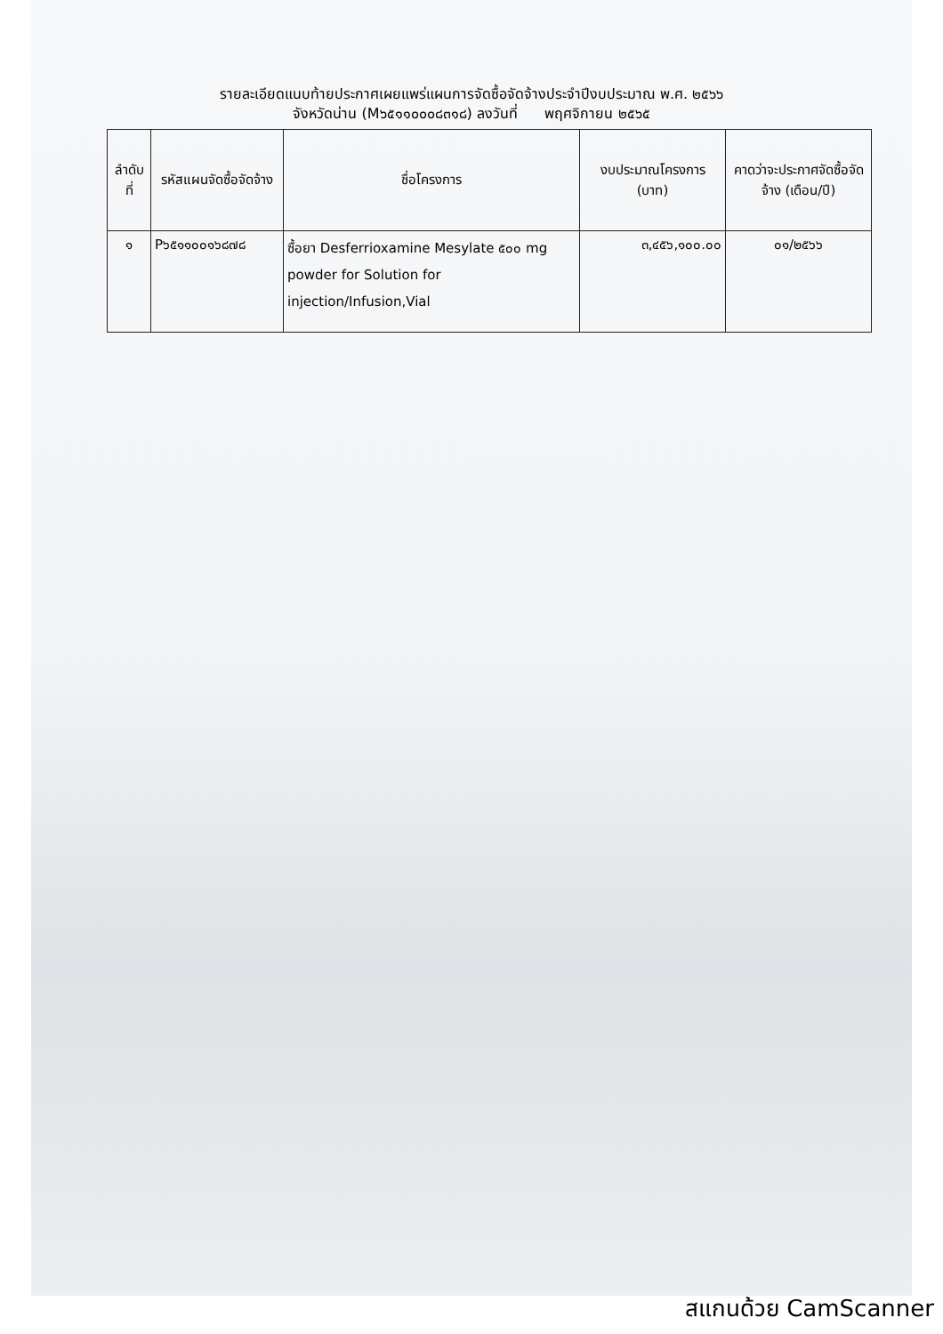รายละเอียดแนบท้ายประกาศเผยแพร่แผนการจัดซื้อจัดจ้างประจำปีงบประมาณ พ.ศ. ๒๕๖๖
จังหวัดน่าน (M๖๕๑๑๐๐๐๘๓๑๘) ลงวันที่ พฤศจิกายน ๒๕๖๕
| ลำดับที่ | รหัสแผนจัดซื้อจัดจ้าง | ชื่อโครงการ | งบประมาณโครงการ (บาท) | คาดว่าจะประกาศจัดซื้อจัดจ้าง (เดือน/ปี) |
| --- | --- | --- | --- | --- |
| ๑ | P๖๕๑๑๐๐๑๖๘๗๘ | ซื้อยา Desferrioxamine Mesylate ๕๐๐ mg powder for Solution for injection/Infusion,Vial | ๓,๔๕๖,๑๐๐.๐๐ | ๐๑/๒๕๖๖ |
สแกนด้วย CamScanner